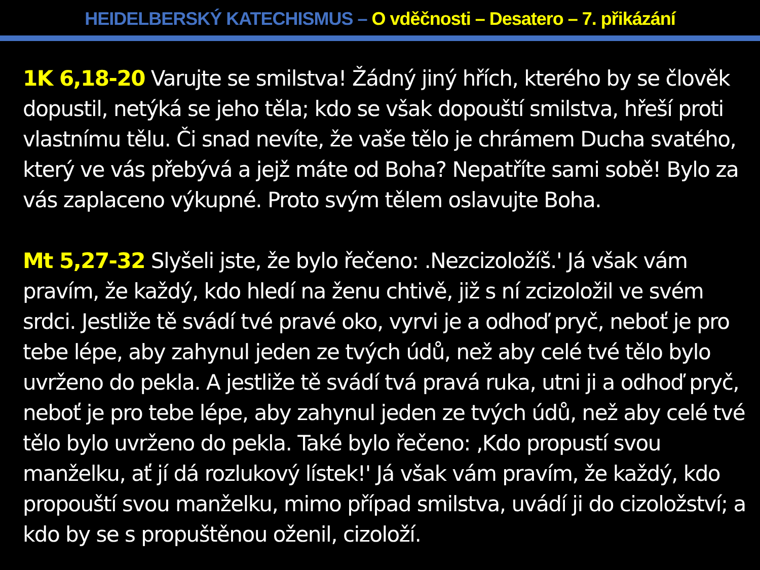HEIDELBERSKÝ KATECHISMUS – O vděčnosti – Desatero – 7. přikázání
1K 6,18-20 Varujte se smilstva! Žádný jiný hřích, kterého by se člověk dopustil, netýká se jeho těla; kdo se však dopouští smilstva, hřeší proti vlastnímu tělu. Či snad nevíte, že vaše tělo je chrámem Ducha svatého, který ve vás přebývá a jejž máte od Boha? Nepatříte sami sobě! Bylo za vás zaplaceno výkupné. Proto svým tělem oslavujte Boha.
Mt 5,27-32 Slyšeli jste, že bylo řečeno: .Nezcizoložíš.' Já však vám pravím, že každý, kdo hledí na ženu chtivě, již s ní zcizoložil ve svém srdci. Jestliže tě svádí tvé pravé oko, vyrvi je a odhoď pryč, neboť je pro tebe lépe, aby zahynul jeden ze tvých údů, než aby celé tvé tělo bylo uvrženo do pekla. A jestliže tě svádí tvá pravá ruka, utni ji a odhoď pryč, neboť je pro tebe lépe, aby zahynul jeden ze tvých údů, než aby celé tvé tělo bylo uvrženo do pekla. Také bylo řečeno: ‚Kdo propustí svou manželku, ať jí dá rozlukový lístek!' Já však vám pravím, že každý, kdo propouští svou manželku, mimo případ smilstva, uvádí ji do cizoložství; a kdo by se s propuštěnou oženil, cizoloží.